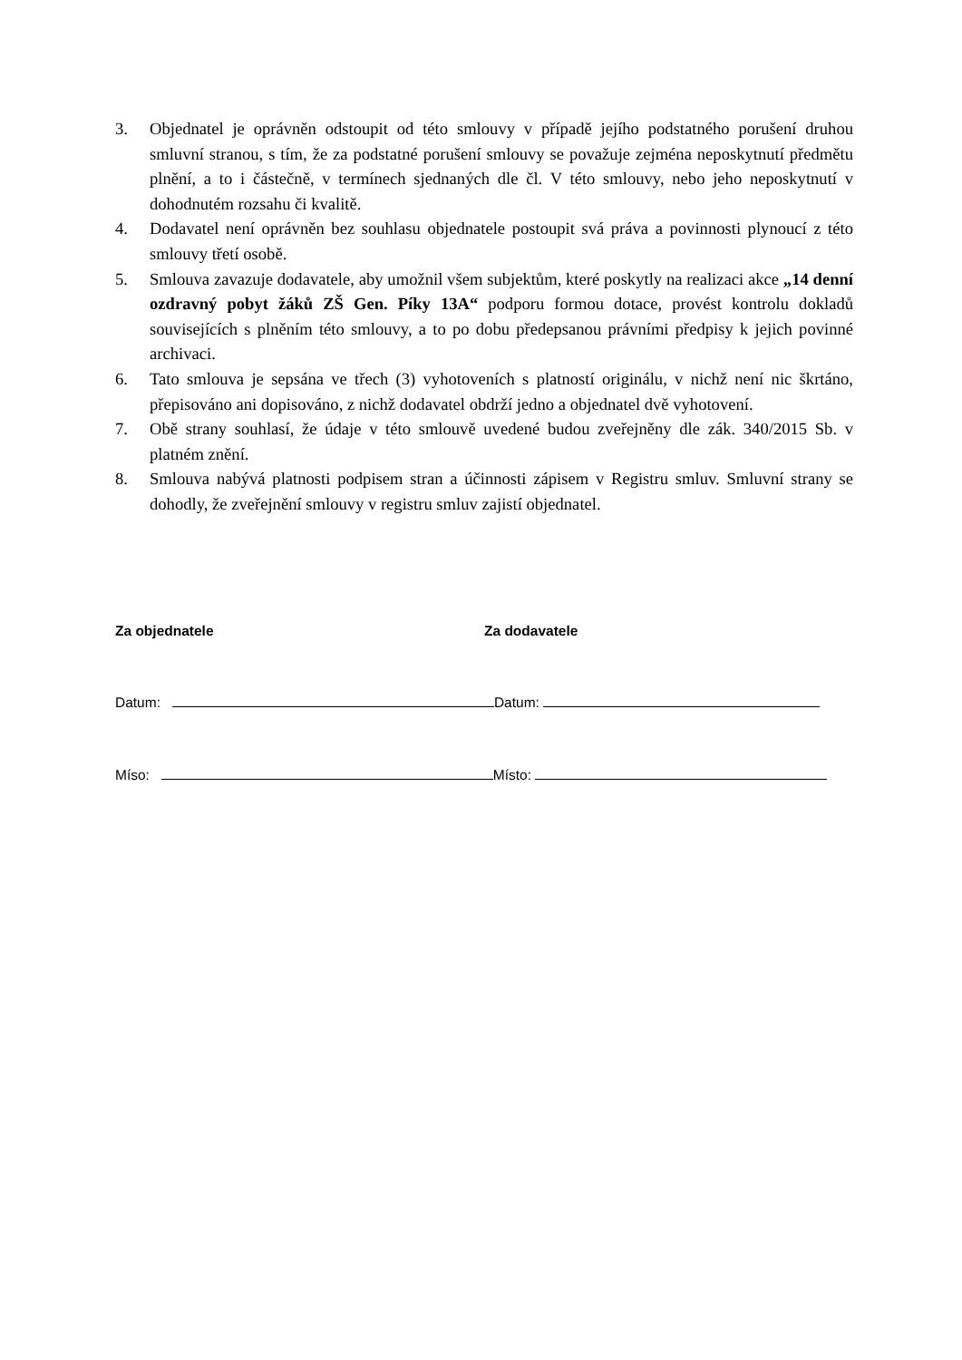3. Objednatel je oprávněn odstoupit od této smlouvy v případě jejího podstatného porušení druhou smluvní stranou, s tím, že za podstatné porušení smlouvy se považuje zejména neposkytnutí předmětu plnění, a to i částečně, v termínech sjednaných dle čl. V této smlouvy, nebo jeho neposkytnutí v dohodnutém rozsahu či kvalitě.
4. Dodavatel není oprávněn bez souhlasu objednatele postoupit svá práva a povinnosti plynoucí z této smlouvy třetí osobě.
5. Smlouva zavazuje dodavatele, aby umožnil všem subjektům, které poskytly na realizaci akce „14 denní ozdravný pobyt žáků ZŠ Gen. Píky 13A“ podporu formou dotace, provést kontrolu dokladů souvisejících s plněním této smlouvy, a to po dobu předepsanou právními předpisy k jejich povinné archivaci.
6. Tato smlouva je sepsána ve třech (3) vyhotoveních s platností originálu, v nichž není nic škrtáno, přepisováno ani dopisováno, z nichž dodavatel obdrží jedno a objednatel dvě vyhotovení.
7. Obě strany souhlasí, že údaje v této smlouvě uvedené budou zveřejněny dle zák. 340/2015 Sb. v platném znění.
8. Smlouva nabývá platnosti podpisem stran a účinnosti zápisem v Registru smluv. Smluvní strany se dohodly, že zveřejnění smlouvy v registru smluv zajistí objednatel.
Za objednatele Za dodavatele
Datum: Datum:
Míso: Místo: